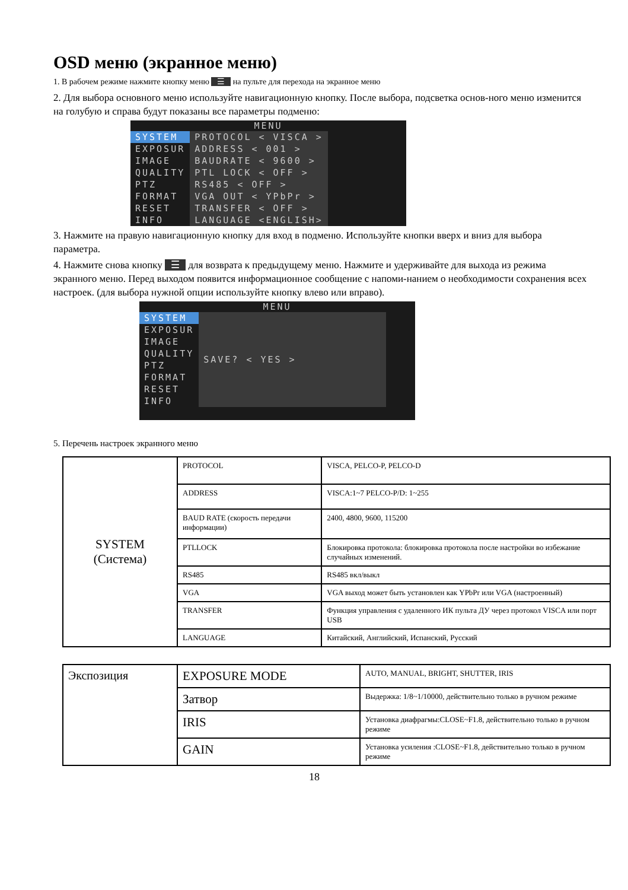OSD меню (экранное меню)
1. В рабочем режиме нажмите кнопку меню ☰ на пульте для перехода на экранное меню
2. Для выбора основного меню используйте навигационную кнопку. После выбора, подсветка основ-ного меню изменится на голубую и справа будут показаны все параметры подменю:
MENU
| SYSTEM | PROTOCOL < VISCA > |
| EXPOSUR | ADDRESS < 001 > |
| IMAGE | BAUDRATE < 9600 > |
| QUALITY | PTL LOCK < OFF > |
| PTZ | RS485 < OFF > |
| FORMAT | VGA OUT < YPbPr > |
| RESET | TRANSFER < OFF > |
| INFO | LANGUAGE <ENGLISH> |
3. Нажмите на правую навигационную кнопку для вход в подменю. Используйте кнопки вверх и вниз для выбора параметра.
4. Нажмите снова кнопку ☰ для возврата к предыдущему меню. Нажмите и удерживайте для выхода из режима экранного меню. Перед выходом появится информационное сообщение с напоми-нанием о необходимости сохранения всех настроек. (для выбора нужной опции используйте кнопку влево или вправо).
MENU
| SYSTEM | SAVE? < YES > |
| EXPOSUR | |
| IMAGE | |
| QUALITY | |
| PTZ | |
| FORMAT | |
| RESET | |
| INFO | |
5. Перечень настроек экранного меню
| SYSTEM (Система) | PROTOCOL | VISCA, PELCO-P, PELCO-D |
| | ADDRESS | VISCA:1~7 PELCO-P/D: 1~255 |
| | BAUD RATE (скорость передачи информации) | 2400, 4800, 9600, 115200 |
| | PTLLOCK | Блокировка протокола: блокировка протокола после настройки во избежание случайных изменений. |
| | RS485 | RS485 вкл/выкл |
| | VGA | VGA выход может быть установлен как YPbPr или VGA (настроенный) |
| | TRANSFER | Функция управления с удаленного ИК пульта ДУ через протокол VISCA или порт USB |
| | LANGUAGE | Китайский, Английский, Испанский, Русский |
| Экспозиция | EXPOSURE MODE | AUTO, MANUAL, BRIGHT, SHUTTER, IRIS |
| | Затвор | Выдержка: 1/8~1/10000, действительно только в ручном режиме |
| | IRIS | Установка диафрагмы:CLOSE~F1.8, действительно только в ручном режиме |
| | GAIN | Установка усиления :CLOSE~F1.8, действительно только в ручном режиме |
18